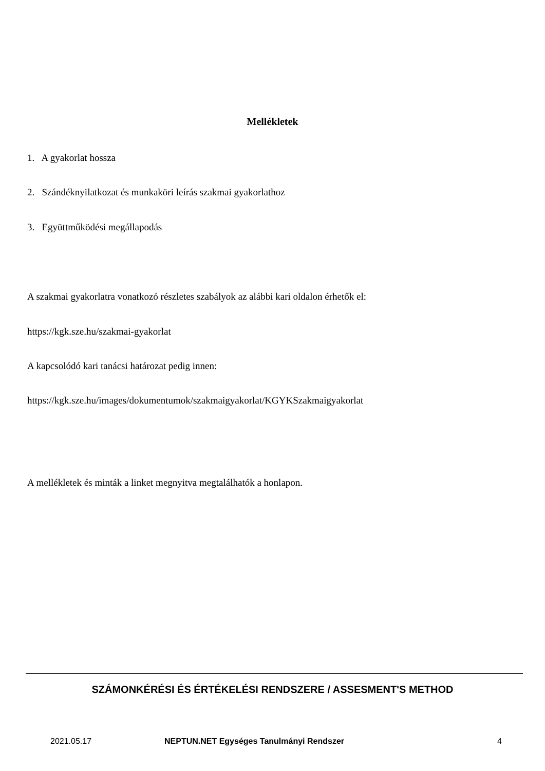Mellékletek
1. A gyakorlat hossza
2. Szándéknyilatkozat és munkaköri leírás szakmai gyakorlathoz
3. Együttműködési megállapodás
A szakmai gyakorlatra vonatkozó részletes szabályok az alábbi kari oldalon érhetők el:
https://kgk.sze.hu/szakmai-gyakorlat
A kapcsolódó kari tanácsi határozat pedig innen:
https://kgk.sze.hu/images/dokumentumok/szakmaigyakorlat/KGYKSzakmaigyakorlat
A mellékletek és minták a linket megnyitva megtalálhatók a honlapon.
SZÁMONKÉRÉSI ÉS ÉRTÉKELÉSI RENDSZERE / ASSESMENT'S METHOD
2021.05.17 NEPTUN.NET Egységes Tanulmányi Rendszer 4